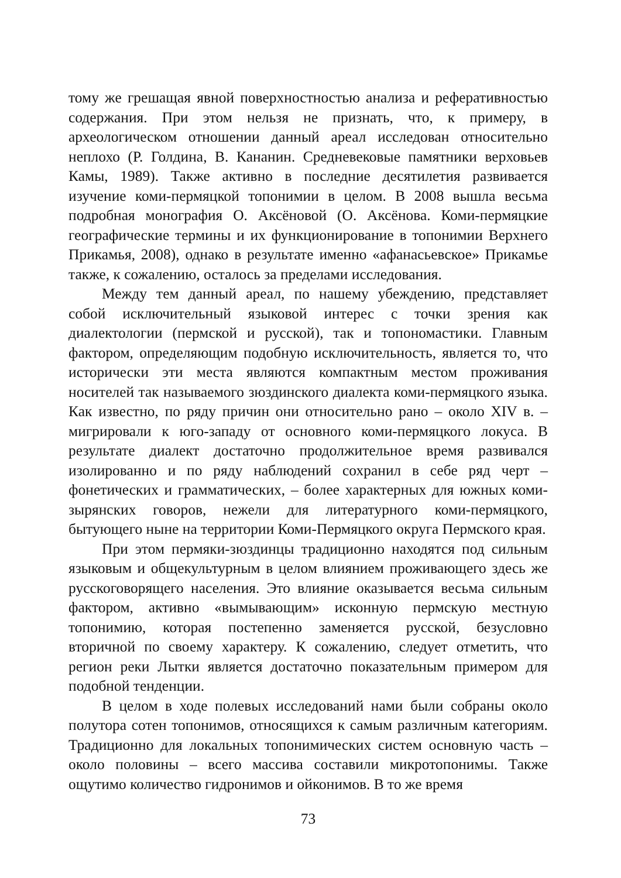тому же грешащая явной поверхностностью анализа и реферативностью содержания. При этом нельзя не признать, что, к примеру, в археологическом отношении данный ареал исследован относительно неплохо (Р. Голдина, В. Кананин. Средневековые памятники верховьев Камы, 1989). Также активно в последние десятилетия развивается изучение коми-пермяцкой топонимии в целом. В 2008 вышла весьма подробная монография О. Аксёновой (О. Аксёнова. Коми-пермяцкие географические термины и их функционирование в топонимии Верхнего Прикамья, 2008), однако в результате именно «афанасьевское» Прикамье также, к сожалению, осталось за пределами исследования.
Между тем данный ареал, по нашему убеждению, представляет собой исключительный языковой интерес с точки зрения как диалектологии (пермской и русской), так и топономастики. Главным фактором, определяющим подобную исключительность, является то, что исторически эти места являются компактным местом проживания носителей так называемого зюздинского диалекта коми-пермяцкого языка. Как известно, по ряду причин они относительно рано – около XIV в. – мигрировали к юго-западу от основного коми-пермяцкого локуса. В результате диалект достаточно продолжительное время развивался изолированно и по ряду наблюдений сохранил в себе ряд черт – фонетических и грамматических, – более характерных для южных коми-зырянских говоров, нежели для литературного коми-пермяцкого, бытующего ныне на территории Коми-Пермяцкого округа Пермского края.
При этом пермяки-зюздинцы традиционно находятся под сильным языковым и общекультурным в целом влиянием проживающего здесь же русскоговорящего населения. Это влияние оказывается весьма сильным фактором, активно «вымывающим» исконную пермскую местную топонимию, которая постепенно заменяется русской, безусловно вторичной по своему характеру. К сожалению, следует отметить, что регион реки Лытки является достаточно показательным примером для подобной тенденции.
В целом в ходе полевых исследований нами были собраны около полутора сотен топонимов, относящихся к самым различным категориям. Традиционно для локальных топонимических систем основную часть – около половины – всего массива составили микротопонимы. Также ощутимо количество гидронимов и ойконимов. В то же время
73